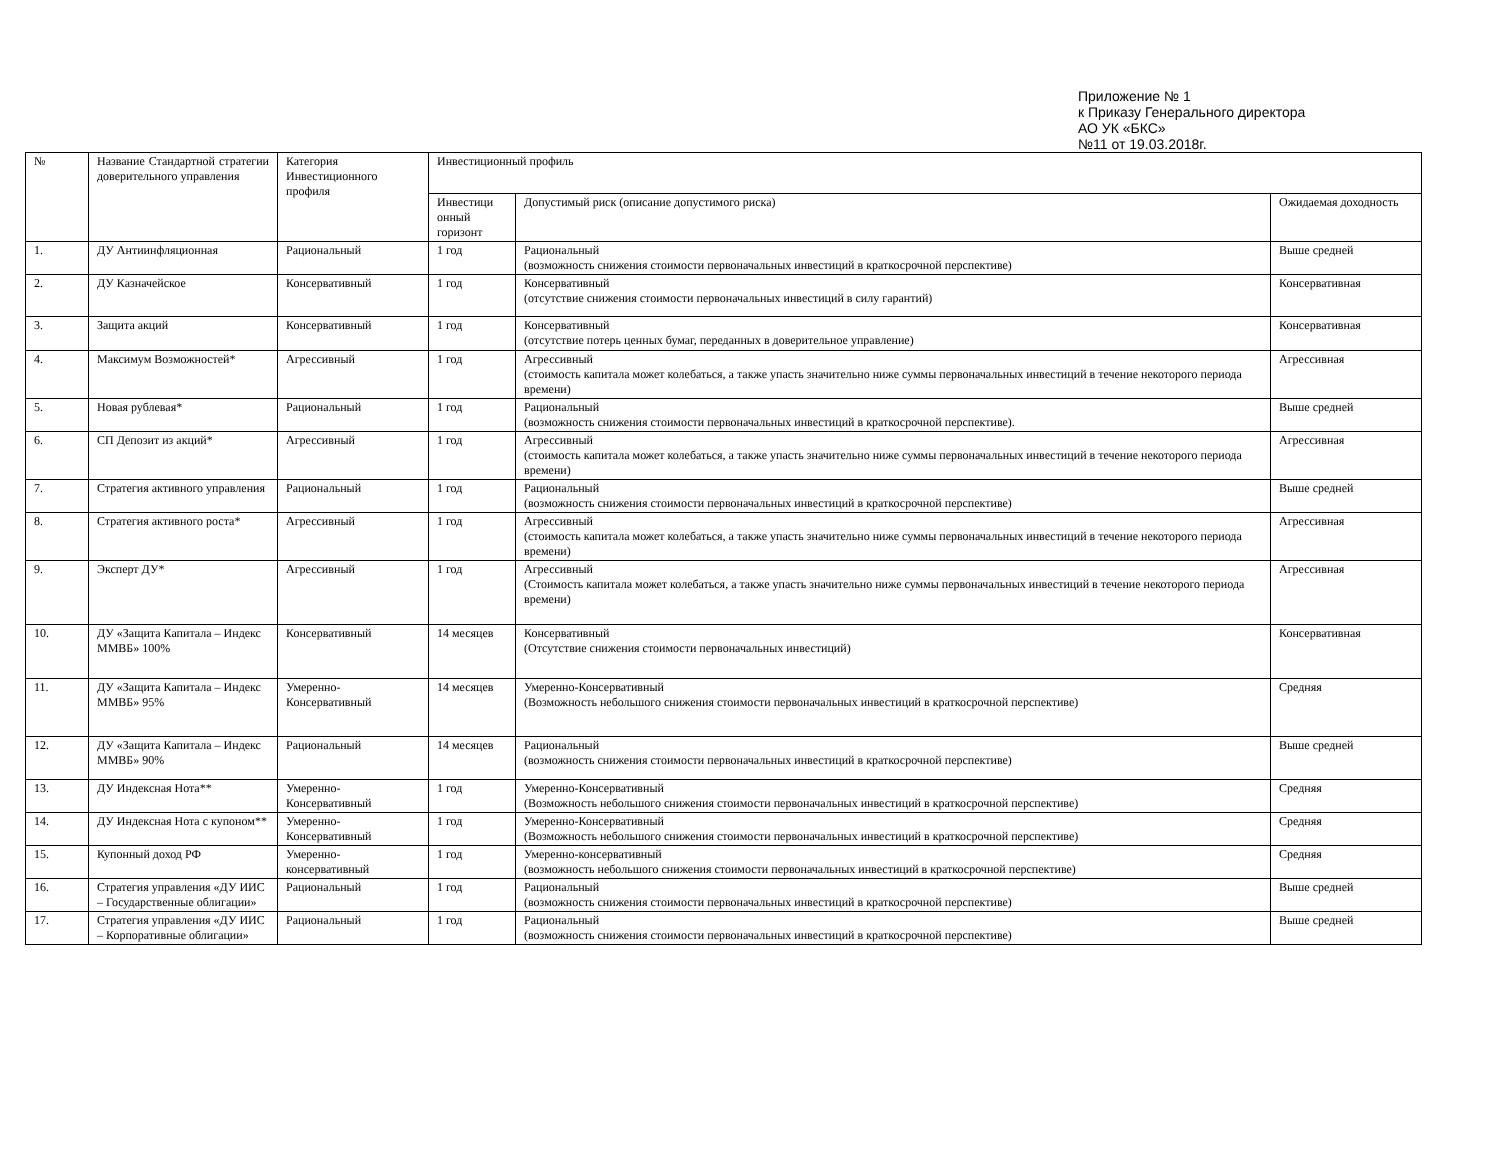Приложение № 1
к Приказу Генерального директора
АО УК «БКС»
№11 от 19.03.2018г.
| № | Название Стандартной стратегии доверительного управления | Категория Инвестиционного профиля | Инвестиционный профиль | | |
| --- | --- | --- | --- | --- | --- |
| | | | Инвестици онный горизонт | Допустимый риск (описание допустимого риска) | Ожидаемая доходность |
| 1. | ДУ Антиинфляционная | Рациональный | 1 год | Рациональный (возможность снижения стоимости первоначальных инвестиций в краткосрочной перспективе) | Выше средней |
| 2. | ДУ Казначейское | Консервативный | 1 год | Консервативный (отсутствие снижения стоимости первоначальных инвестиций в силу гарантий) | Консервативная |
| 3. | Защита акций | Консервативный | 1 год | Консервативный (отсутствие потерь ценных бумаг, переданных в доверительное управление) | Консервативная |
| 4. | Максимум Возможностей* | Агрессивный | 1 год | Агрессивный (стоимость капитала может колебаться, а также упасть значительно ниже суммы первоначальных инвестиций в течение некоторого периода времени) | Агрессивная |
| 5. | Новая рублевая* | Рациональный | 1 год | Рациональный (возможность снижения стоимости первоначальных инвестиций в краткосрочной перспективе). | Выше средней |
| 6. | СП Депозит из акций* | Агрессивный | 1 год | Агрессивный (стоимость капитала может колебаться, а также упасть значительно ниже суммы первоначальных инвестиций в течение некоторого периода времени) | Агрессивная |
| 7. | Стратегия активного управления | Рациональный | 1 год | Рациональный (возможность снижения стоимости первоначальных инвестиций в краткосрочной перспективе) | Выше средней |
| 8. | Стратегия активного роста* | Агрессивный | 1 год | Агрессивный (стоимость капитала может колебаться, а также упасть значительно ниже суммы первоначальных инвестиций в течение некоторого периода времени) | Агрессивная |
| 9. | Эксперт ДУ* | Агрессивный | 1 год | Агрессивный (Стоимость капитала может колебаться, а также упасть значительно ниже суммы первоначальных инвестиций в течение некоторого периода времени) | Агрессивная |
| 10. | ДУ «Защита Капитала – Индекс ММВБ» 100% | Консервативный | 14 месяцев | Консервативный (Отсутствие снижения стоимости первоначальных инвестиций) | Консервативная |
| 11. | ДУ «Защита Капитала – Индекс ММВБ» 95% | Умеренно-Консервативный | 14 месяцев | Умеренно-Консервативный (Возможность небольшого снижения стоимости первоначальных инвестиций в краткосрочной перспективе) | Средняя |
| 12. | ДУ «Защита Капитала – Индекс ММВБ» 90% | Рациональный | 14 месяцев | Рациональный (возможность снижения стоимости первоначальных инвестиций в краткосрочной перспективе) | Выше средней |
| 13. | ДУ Индексная Нота** | Умеренно-Консервативный | 1 год | Умеренно-Консервативный (Возможность небольшого снижения стоимости первоначальных инвестиций в краткосрочной перспективе) | Средняя |
| 14. | ДУ Индексная Нота с купоном** | Умеренно-Консервативный | 1 год | Умеренно-Консервативный (Возможность небольшого снижения стоимости первоначальных инвестиций в краткосрочной перспективе) | Средняя |
| 15. | Купонный доход РФ | Умеренно-консервативный | 1 год | Умеренно-консервативный (возможность небольшого снижения стоимости первоначальных инвестиций в краткосрочной перспективе) | Средняя |
| 16. | Стратегия управления «ДУ ИИС – Государственные облигации» | Рациональный | 1 год | Рациональный (возможность снижения стоимости первоначальных инвестиций в краткосрочной перспективе) | Выше средней |
| 17. | Стратегия управления «ДУ ИИС – Корпоративные облигации» | Рациональный | 1 год | Рациональный (возможность снижения стоимости первоначальных инвестиций в краткосрочной перспективе) | Выше средней |